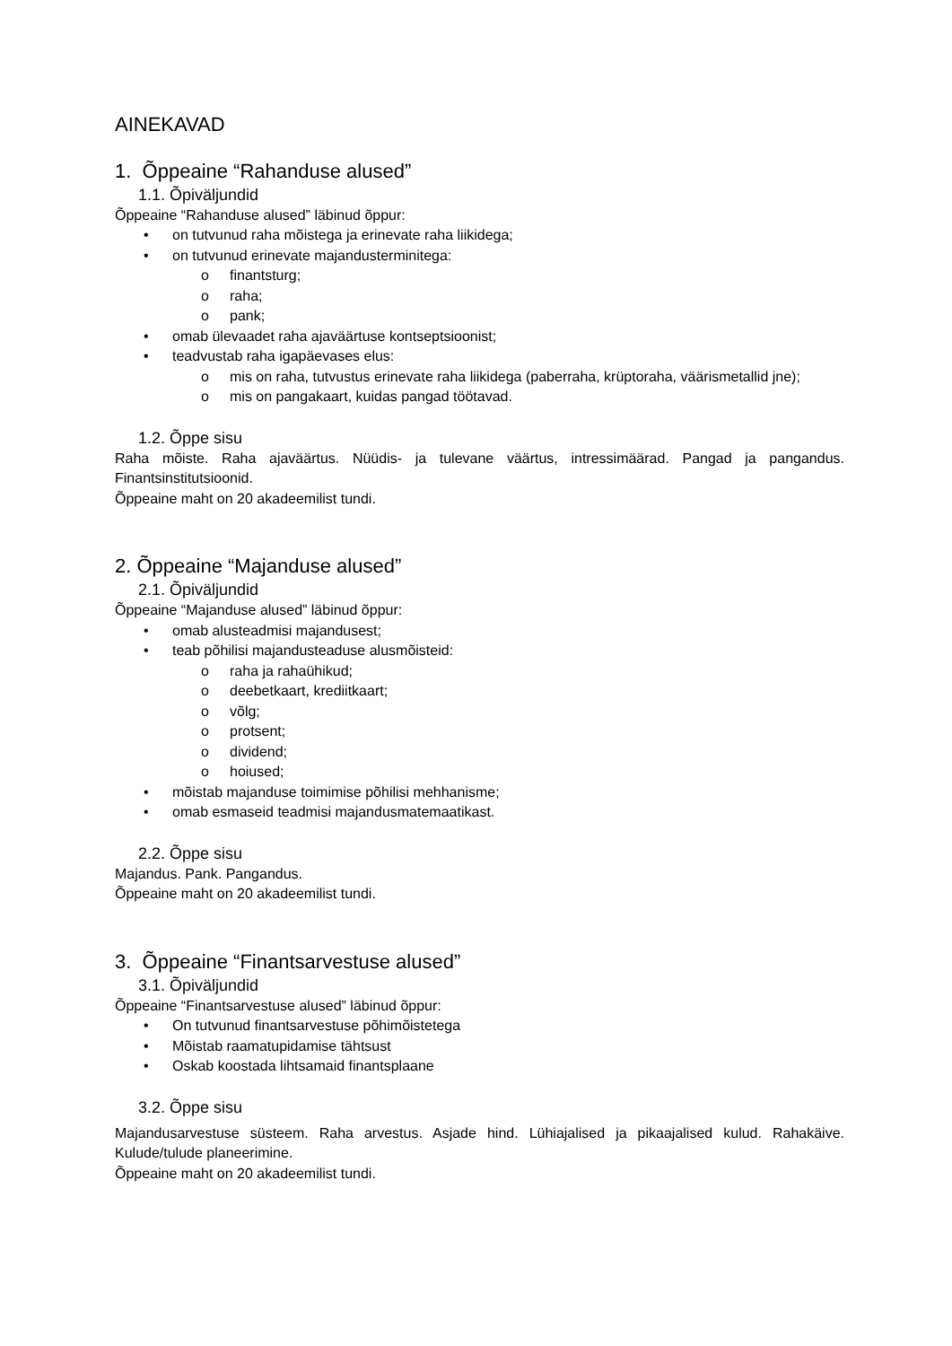AINEKAVAD
1. Õppeaine “Rahanduse alused”
1.1. Õpiväljundid
Õppeaine “Rahanduse alused” läbinud õppur:
• on tutvunud raha mõistega ja erinevate raha liikidega;
• on tutvunud erinevate majandusterminitega:
o finantsturg;
o raha;
o pank;
• omab ülevaadet raha ajaväärtuse kontseptsioonist;
• teadvustab raha igapäevases elus:
o mis on raha, tutvustus erinevate raha liikidega (paberraha, krüptoraha, väärismetallid jne);
o mis on pangakaart, kuidas pangad töötavad.
1.2. Õppe sisu
Raha mõiste. Raha ajaväärtus. Nüüdis- ja tulevane väärtus, intressimäärad. Pangad ja pangandus. Finantsinstitutsioonid.
Õppeaine maht on 20 akadeemilist tundi.
2. Õppeaine “Majanduse alused”
2.1. Õpiväljundid
Õppeaine “Majanduse alused” läbinud õppur:
• omab alusteadmisi majandusest;
• teab põhilisi majandusteaduse alusmõisteid:
o raha ja rahaühikud;
o deebetkaart, krediitkaart;
o võlg;
o protsent;
o dividend;
o hoiused;
• mõistab majanduse toimimise põhilisi mehhanisme;
• omab esmaseid teadmisi majandusmatemaatikast.
2.2. Õppe sisu
Majandus. Pank. Pangandus.
Õppeaine maht on 20 akadeemilist tundi.
3. Õppeaine “Finantsarvestuse alused”
3.1. Õpiväljundid
Õppeaine “Finantsarvestuse alused” läbinud õppur:
• On tutvunud finantsarvestuse põhimõistetega
• Mõistab raamatupidamise tähtsust
• Oskab koostada lihtsamaid finantsplaane
3.2. Õppe sisu
Majandusarvestuse süsteem. Raha arvestus. Asjade hind. Lühiajalised ja pikaajalised kulud. Rahakäive. Kulude/tulude planeerimine.
Õppeaine maht on 20 akadeemilist tundi.